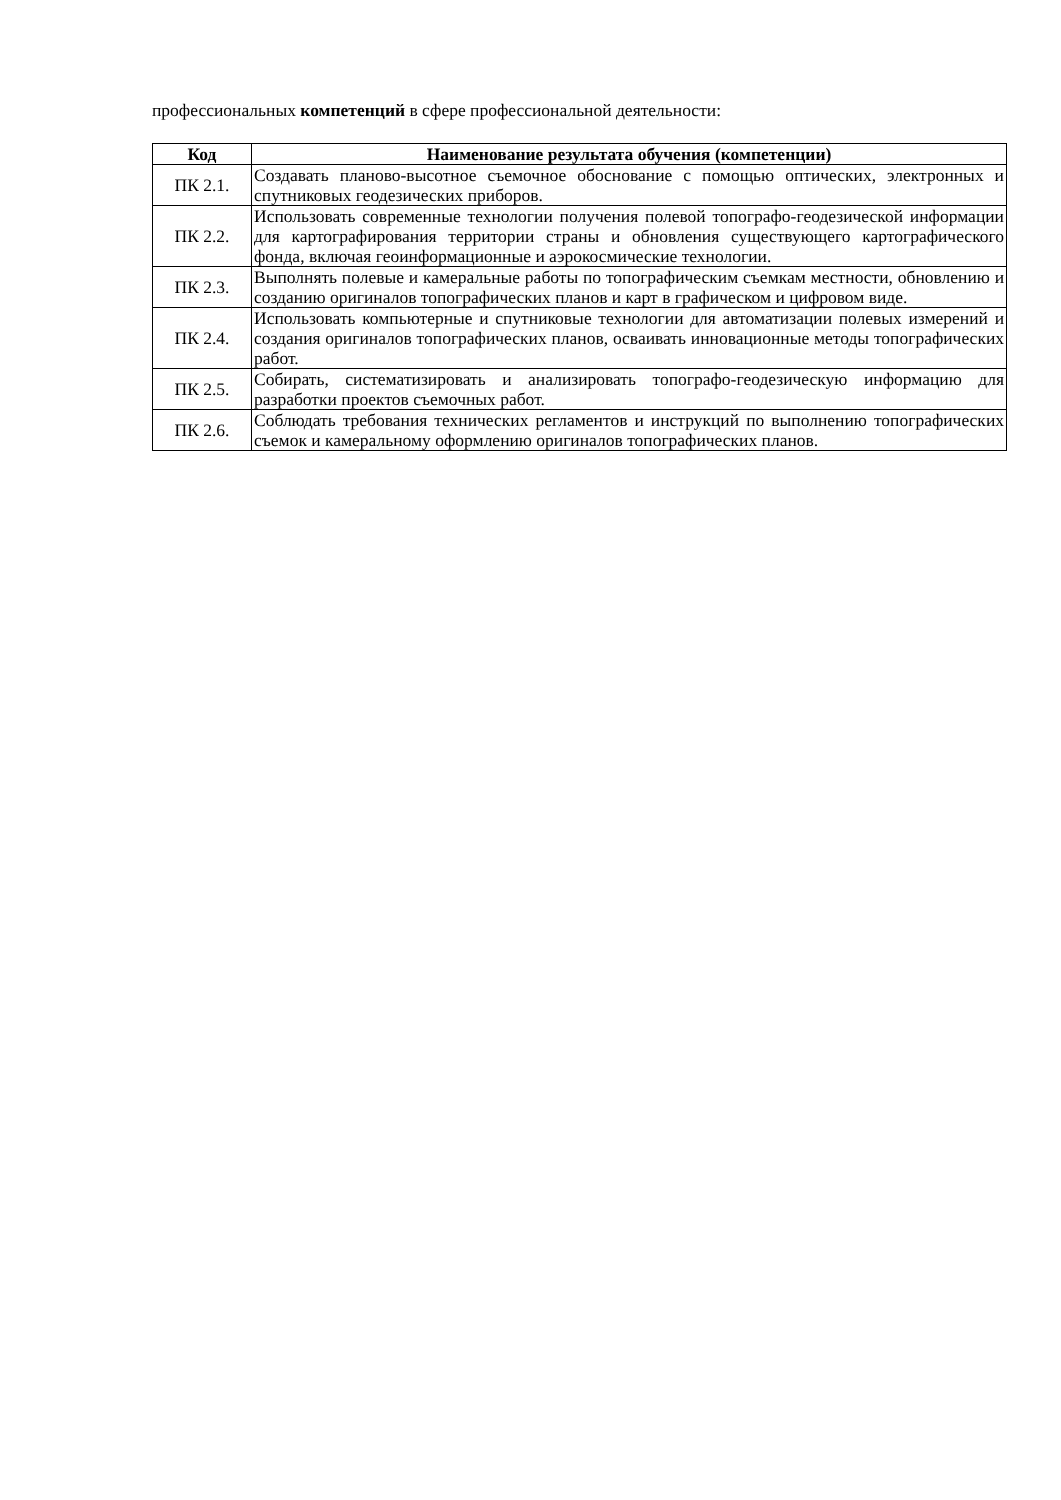профессиональных компетенций в сфере профессиональной деятельности:
| Код | Наименование результата обучения (компетенции) |
| --- | --- |
| ПК 2.1. | Создавать планово-высотное съемочное обоснование с помощью оптических, электронных и спутниковых геодезических приборов. |
| ПК 2.2. | Использовать современные технологии получения полевой топографо-геодезической информации для картографирования территории страны и обновления существующего картографического фонда, включая геоинформационные и аэрокосмические технологии. |
| ПК 2.3. | Выполнять полевые и камеральные работы по топографическим съемкам местности, обновлению и созданию оригиналов топографических планов и карт в графическом и цифровом виде. |
| ПК 2.4. | Использовать компьютерные и спутниковые технологии для автоматизации полевых измерений и создания оригиналов топографических планов, осваивать инновационные методы топографических работ. |
| ПК 2.5. | Собирать, систематизировать и анализировать топографо-геодезическую информацию для разработки проектов съемочных работ. |
| ПК 2.6. | Соблюдать требования технических регламентов и инструкций по выполнению топографических съемок и камеральному оформлению оригиналов топографических планов. |